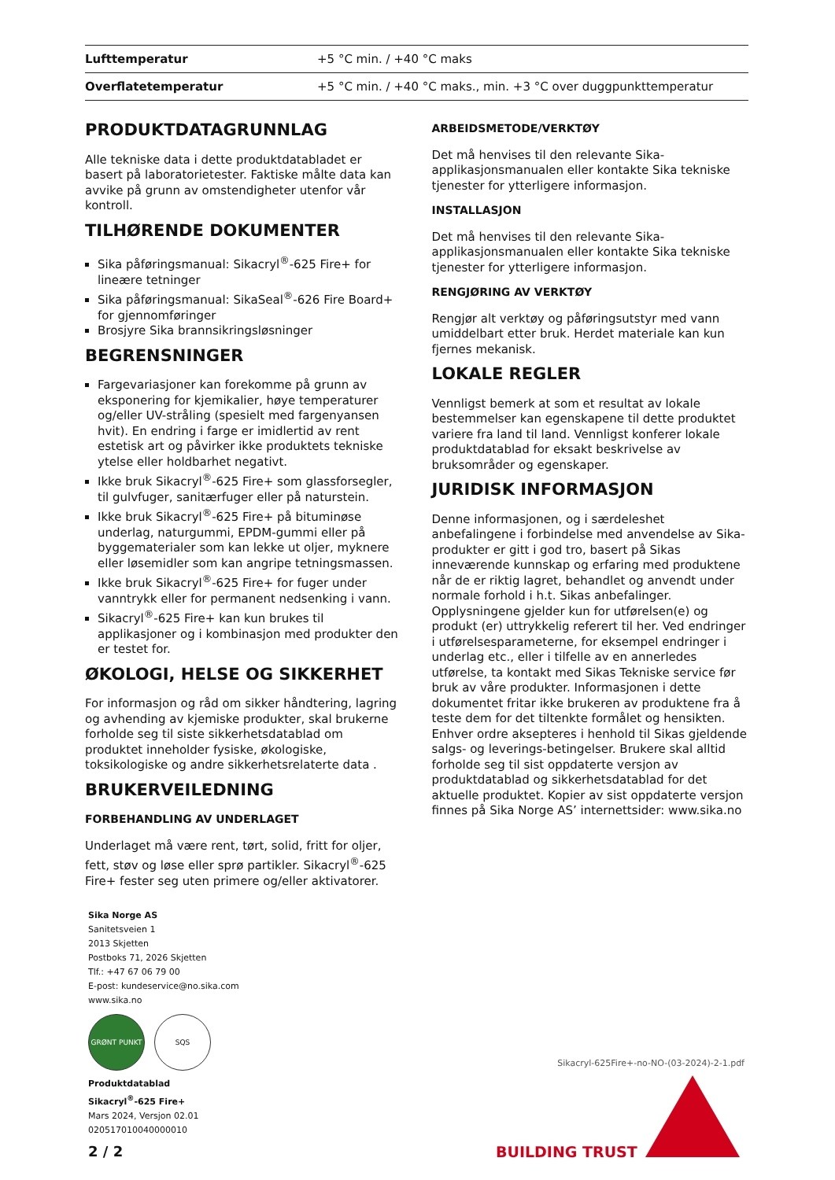| Lufttemperatur | +5 °C min. / +40 °C maks |
| Overflatetemperatur | +5 °C min. / +40 °C maks., min. +3 °C over duggpunkttemperatur |
PRODUKTDATAGRUNNLAG
Alle tekniske data i dette produktdatabladet er basert på laboratorietester. Faktiske målte data kan avvike på grunn av omstendigheter utenfor vår kontroll.
TILHØRENDE DOKUMENTER
Sika påføringsmanual: Sikacryl<sup>®</sup>-625 Fire+ for lineære tetninger
Sika påføringsmanual: SikaSeal<sup>®</sup>-626 Fire Board+ for gjennomføringer
Brosjyre Sika brannsikringsløsninger
BEGRENSNINGER
Fargevariasjoner kan forekomme på grunn av eksponering for kjemikalier, høye temperaturer og/eller UV-stråling (spesielt med fargenyansen hvit). En endring i farge er imidlertid av rent estetisk art og påvirker ikke produktets tekniske ytelse eller holdbarhet negativt.
Ikke bruk Sikacryl<sup>®</sup>-625 Fire+ som glassforsegler, til gulvfuger, sanitærfuger eller på naturstein.
Ikke bruk Sikacryl<sup>®</sup>-625 Fire+ på bituminøse underlag, naturgummi, EPDM-gummi eller på byggematerialer som kan lekke ut oljer, myknere eller løsemidler som kan angripe tetningsmassen.
Ikke bruk Sikacryl<sup>®</sup>-625 Fire+ for fuger under vanntrykk eller for permanent nedsenking i vann.
Sikacryl<sup>®</sup>-625 Fire+ kan kun brukes til applikasjoner og i kombinasjon med produkter den er testet for.
ØKOLOGI, HELSE OG SIKKERHET
For informasjon og råd om sikker håndtering, lagring og avhending av kjemiske produkter, skal brukerne forholde seg til siste sikkerhetsdatablad om produktet inneholder fysiske, økologiske, toksikologiske og andre sikkerhetsrelaterte data .
BRUKERVEILEDNING
FORBEHANDLING AV UNDERLAGET
Underlaget må være rent, tørt, solid, fritt for oljer, fett, støv og løse eller sprø partikler. Sikacryl<sup>®</sup>-625 Fire+ fester seg uten primere og/eller aktivatorer.
ARBEIDSMETODE/VERKTØY
Det må henvises til den relevante Sika-applikasjonsmanualen eller kontakte Sika tekniske tjenester for ytterligere informasjon.
INSTALLASJON
Det må henvises til den relevante Sika-applikasjonsmanualen eller kontakte Sika tekniske tjenester for ytterligere informasjon.
RENGJØRING AV VERKTØY
Rengjør alt verktøy og påføringsutstyr med vann umiddelbart etter bruk. Herdet materiale kan kun fjernes mekanisk.
LOKALE REGLER
Vennligst bemerk at som et resultat av lokale bestemmelser kan egenskapene til dette produktet variere fra land til land. Vennligst konferer lokale produktdatablad for eksakt beskrivelse av bruksområder og egenskaper.
JURIDISK INFORMASJON
Denne informasjonen, og i særdeleshet anbefalingene i forbindelse med anvendelse av Sika-produkter er gitt i god tro, basert på Sikas inneværende kunnskap og erfaring med produktene når de er riktig lagret, behandlet og anvendt under normale forhold i h.t. Sikas anbefalinger. Opplysningene gjelder kun for utførelsen(e) og produkt (er) uttrykkelig referert til her. Ved endringer i utførelsesparameterne, for eksempel endringer i underlag etc., eller i tilfelle av en annerledes utførelse, ta kontakt med Sikas Tekniske service før bruk av våre produkter. Informasjonen i dette dokumentet fritar ikke brukeren av produktene fra å teste dem for det tiltenkte formålet og hensikten. Enhver ordre aksepteres i henhold til Sikas gjeldende salgs- og leverings-betingelser. Brukere skal alltid forholde seg til sist oppdaterte versjon av produktdatablad og sikkerhetsdatablad for det aktuelle produktet. Kopier av sist oppdaterte versjon finnes på Sika Norge AS’ internettsider: www.sika.no
Sika Norge AS
Sanitetsveien 1
2013 Skjetten
Postboks 71, 2026 Skjetten
Tlf.: +47 67 06 79 00
E-post: kundeservice@no.sika.com
www.sika.no
GRØNT PUNKT SQS
Produktdatablad
Sikacryl<sup>®</sup>-625 Fire+
Mars 2024, Versjon 02.01
020517010040000010
Sikacryl-625Fire+-no-NO-(03-2024)-2-1.pdf
2 / 2 BUILDING TRUST